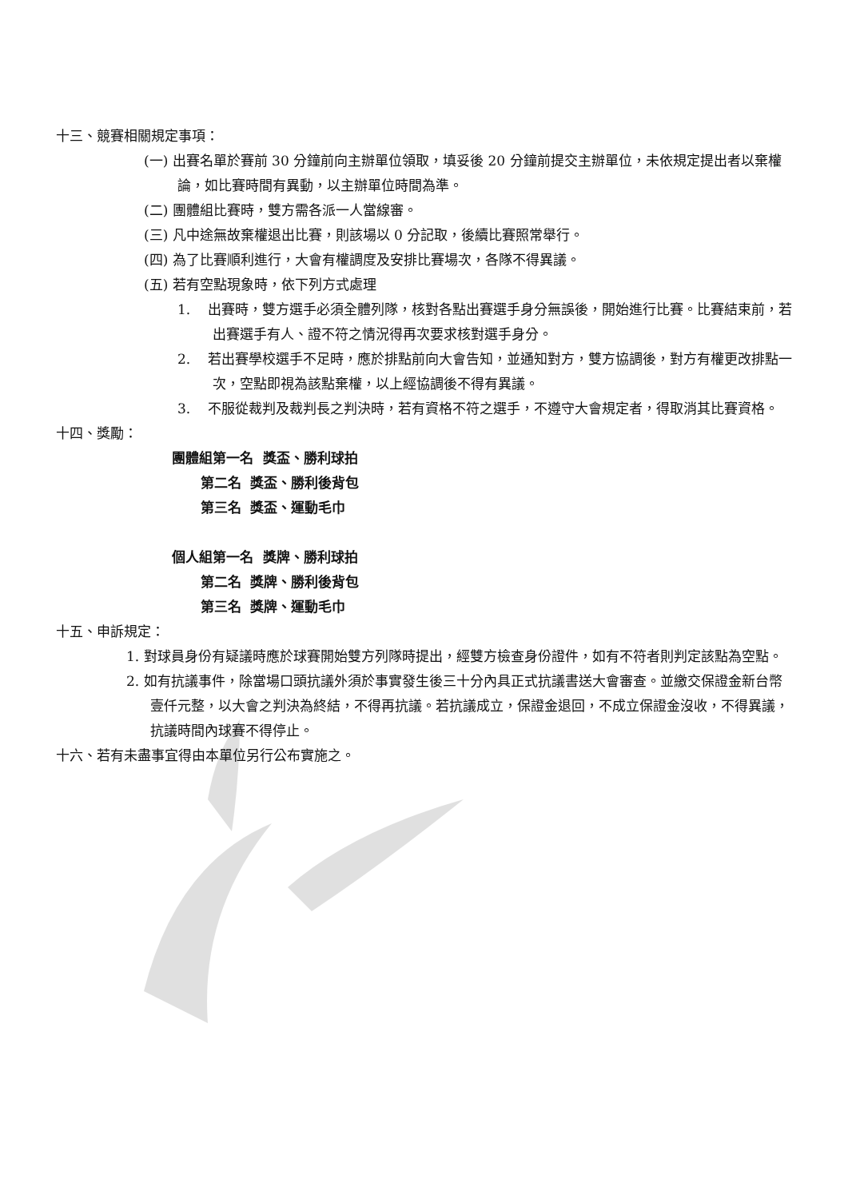十三、競賽相關規定事項：
(一) 出賽名單於賽前 30 分鐘前向主辦單位領取，填妥後 20 分鐘前提交主辦單位，未依規定提出者以棄權論，如比賽時間有異動，以主辦單位時間為準。
(二) 團體組比賽時，雙方需各派一人當線審。
(三) 凡中途無故棄權退出比賽，則該場以 0 分記取，後續比賽照常舉行。
(四) 為了比賽順利進行，大會有權調度及安排比賽場次，各隊不得異議。
(五) 若有空點現象時，依下列方式處理
1. 出賽時，雙方選手必須全體列隊，核對各點出賽選手身分無誤後，開始進行比賽。比賽結束前，若出賽選手有人、證不符之情況得再次要求核對選手身分。
2. 若出賽學校選手不足時，應於排點前向大會告知，並通知對方，雙方協調後，對方有權更改排點一次，空點即視為該點棄權，以上經協調後不得有異議。
3. 不服從裁判及裁判長之判決時，若有資格不符之選手，不遵守大會規定者，得取消其比賽資格。
十四、獎勵：
團體組第一名 獎盃、勝利球拍
第二名 獎盃、勝利後背包
第三名 獎盃、運動毛巾
個人組第一名 獎牌、勝利球拍
第二名 獎牌、勝利後背包
第三名 獎牌、運動毛巾
十五、申訴規定：
1. 對球員身份有疑議時應於球賽開始雙方列隊時提出，經雙方檢查身份證件，如有不符者則判定該點為空點。
2. 如有抗議事件，除當場口頭抗議外須於事實發生後三十分內具正式抗議書送大會審查。並繳交保證金新台幣壹仟元整，以大會之判決為終結，不得再抗議。若抗議成立，保證金退回，不成立保證金沒收，不得異議，抗議時間內球賽不得停止。
十六、若有未盡事宜得由本單位另行公布實施之。